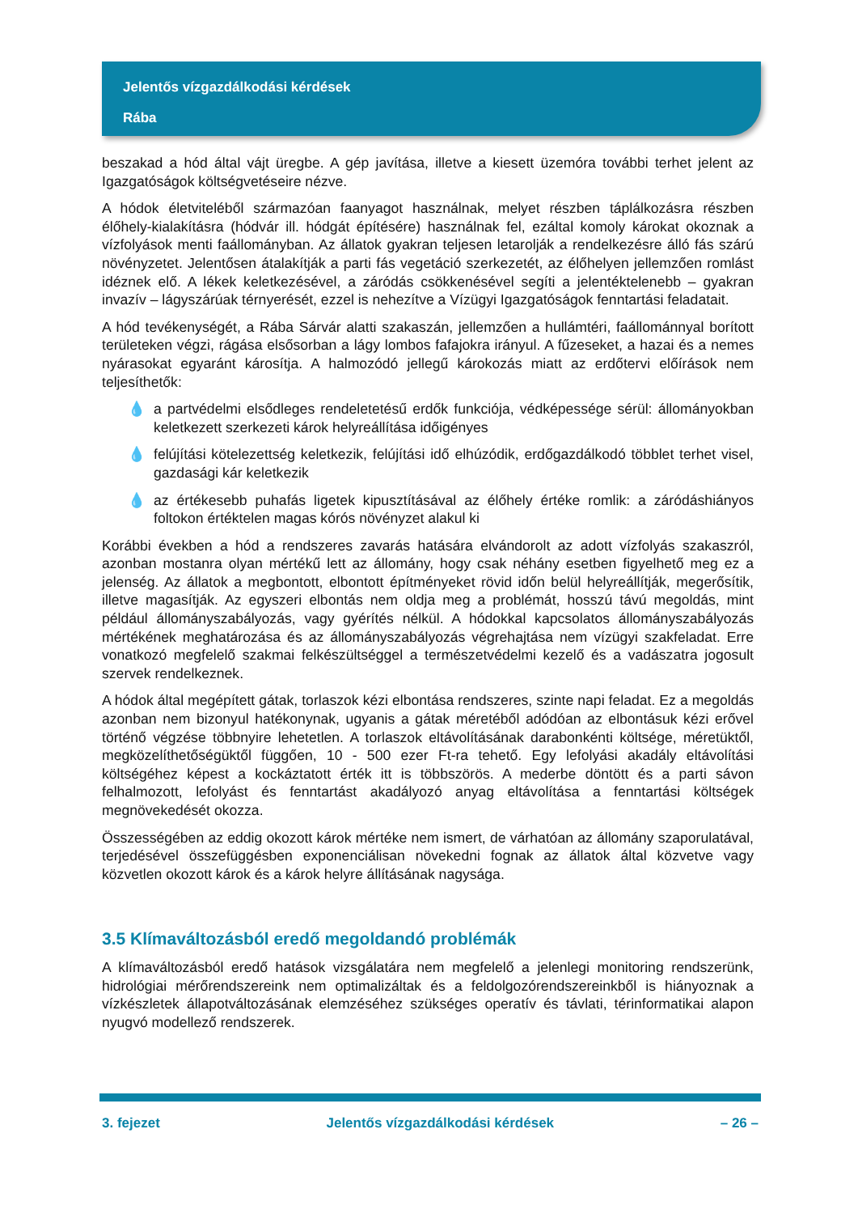Jelentős vízgazdálkodási kérdések
Rába
beszakad a hód által vájt üregbe. A gép javítása, illetve a kiesett üzemóra további terhet jelent az Igazgatóságok költségvetéseire nézve.
A hódok életviteléből származóan faanyagot használnak, melyet részben táplálkozásra részben élőhely-kialakításra (hódvár ill. hódgát építésére) használnak fel, ezáltal komoly károkat okoznak a vízfolyások menti faállományban. Az állatok gyakran teljesen letarolják a rendelkezésre álló fás szárú növényzetet. Jelentősen átalakítják a parti fás vegetáció szerkezetét, az élőhelyen jellemzően romlást idéznek elő. A lékek keletkezésével, a záródás csökkenésével segíti a jelentéktelenebb – gyakran invazív – lágyszárúak térnyerését, ezzel is nehezítve a Vízügyi Igazgatóságok fenntartási feladatait.
A hód tevékenységét, a Rába Sárvár alatti szakaszán, jellemzően a hullámtéri, faállománnyal borított területeken végzi, rágása elsősorban a lágy lombos fafajokra irányul. A fűzeseket, a hazai és a nemes nyárasokat egyaránt károsítja. A halmozódó jellegű károkozás miatt az erdőtervi előírások nem teljesíthetők:
💧 a partvédelmi elsődleges rendeletetésű erdők funkciója, védképessége sérül: állományokban keletkezett szerkezeti károk helyreállítása időigényes
💧 felújítási kötelezettség keletkezik, felújítási idő elhúzódik, erdőgazdálkodó többlet terhet visel, gazdasági kár keletkezik
💧 az értékesebb puhafás ligetek kipusztításával az élőhely értéke romlik: a záródáshiányos foltokon értéktelen magas kórós növényzet alakul ki
Korábbi években a hód a rendszeres zavarás hatására elvándorolt az adott vízfolyás szakaszról, azonban mostanra olyan mértékű lett az állomány, hogy csak néhány esetben figyelhető meg ez a jelenség. Az állatok a megbontott, elbontott építményeket rövid időn belül helyreállítják, megerősítik, illetve magasítják. Az egyszeri elbontás nem oldja meg a problémát, hosszú távú megoldás, mint például állományszabályozás, vagy gyérítés nélkül. A hódokkal kapcsolatos állományszabályozás mértékének meghatározása és az állományszabályozás végrehajtása nem vízügyi szakfeladat. Erre vonatkozó megfelelő szakmai felkészültséggel a természetvédelmi kezelő és a vadászatra jogosult szervek rendelkeznek.
A hódok által megépített gátak, torlaszok kézi elbontása rendszeres, szinte napi feladat. Ez a megoldás azonban nem bizonyul hatékonynak, ugyanis a gátak méretéből adódóan az elbontásuk kézi erővel történő végzése többnyire lehetetlen. A torlaszok eltávolításának darabonkénti költsége, méretüktől, megközelíthetőségüktől függően, 10 - 500 ezer Ft-ra tehető. Egy lefolyási akadály eltávolítási költségéhez képest a kockáztatott érték itt is többszörös. A mederbe döntött és a parti sávon felhalmozott, lefolyást és fenntartást akadályozó anyag eltávolítása a fenntartási költségek megnövekedését okozza.
Összességében az eddig okozott károk mértéke nem ismert, de várhatóan az állomány szaporulatával, terjedésével összefüggésben exponenciálisan növekedni fognak az állatok által közvetve vagy közvetlen okozott károk és a károk helyre állításának nagysága.
3.5 Klímaváltozásból eredő megoldandó problémák
A klímaváltozásból eredő hatások vizsgálatára nem megfelelő a jelenlegi monitoring rendszerünk, hidrológiai mérőrendszereink nem optimalizáltak és a feldolgozórendszereinkből is hiányoznak a vízkészletek állapotváltozásának elemzéséhez szükséges operatív és távlati, térinformatikai alapon nyugvó modellező rendszerek.
3. fejezet Jelentős vízgazdálkodási kérdések – 26 –